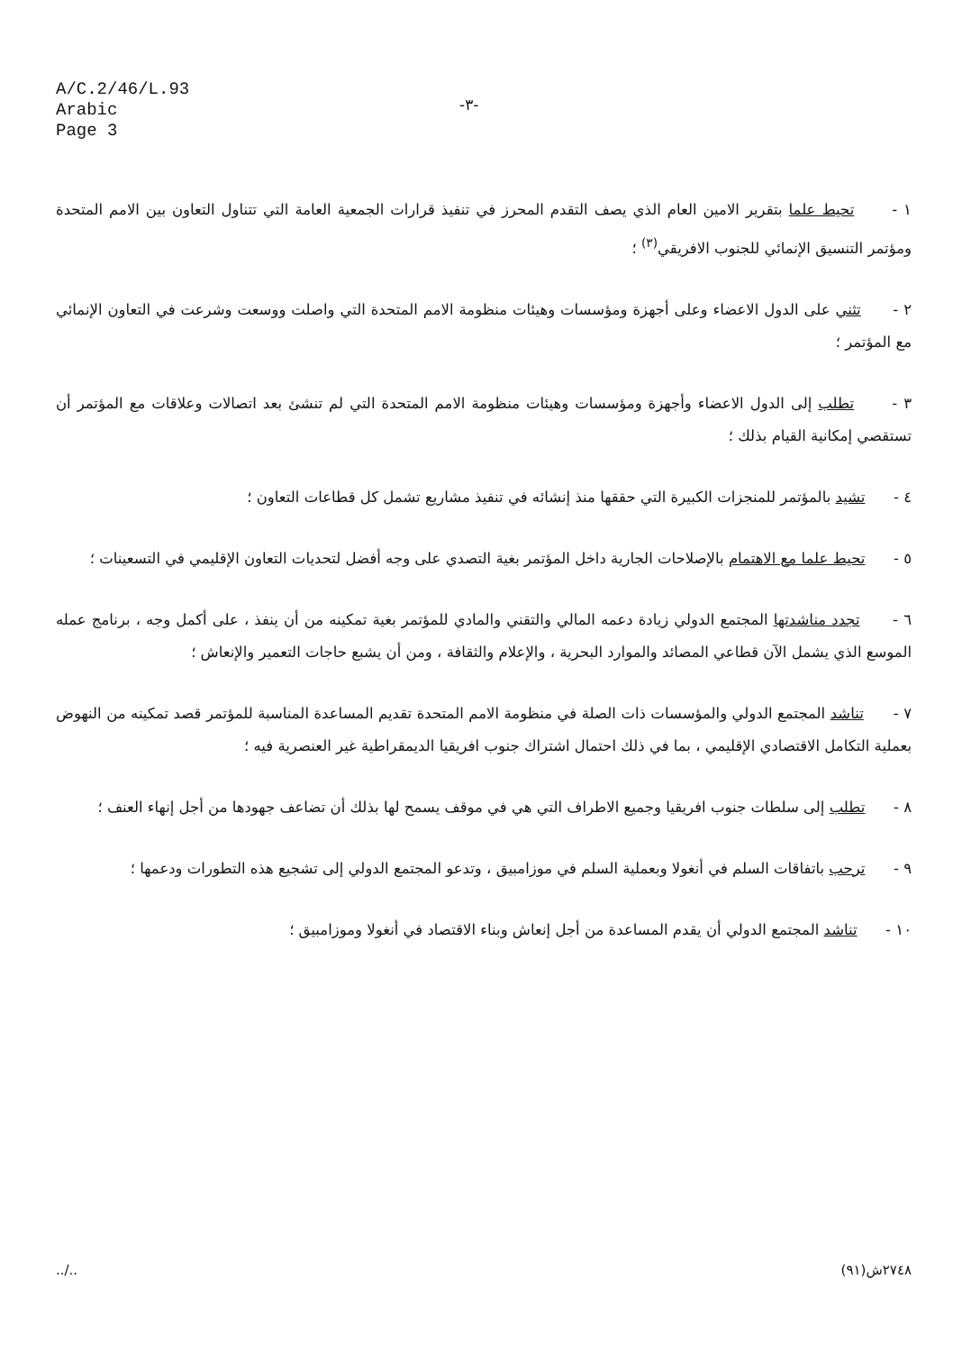A/C.2/46/L.93
Arabic
Page 3
-٣-
١ - تحيط علما بتقرير الامين العام الذي يصف التقدم المحرز في تنفيذ قرارات الجمعية العامة التي تتناول التعاون بين الامم المتحدة ومؤتمر التنسيق الإنمائي للجنوب الافريقي<sup>(٣)</sup> ؛
٢ - تثني على الدول الاعضاء وعلى أجهزة ومؤسسات وهيئات منظومة الامم المتحدة التي واصلت ووسعت وشرعت في التعاون الإنمائي مع المؤتمر ؛
٣ - تطلب إلى الدول الاعضاء وأجهزة ومؤسسات وهيئات منظومة الامم المتحدة التي لم تنشئ بعد اتصالات وعلاقات مع المؤتمر أن تستقصي إمكانية القيام بذلك ؛
٤ - تشيد بالمؤتمر للمنجزات الكبيرة التي حققها منذ إنشائه في تنفيذ مشاريع تشمل كل قطاعات التعاون ؛
٥ - تحيط علما مع الاهتمام بالإصلاحات الجارية داخل المؤتمر بغية التصدي على وجه أفضل لتحديات التعاون الإقليمي في التسعينات ؛
٦ - تجدد مناشدتها المجتمع الدولي زيادة دعمه المالي والتقني والمادي للمؤتمر بغية تمكينه من أن ينفذ ، على أكمل وجه ، برنامج عمله الموسع الذي يشمل الآن قطاعي المصائد والموارد البحرية ، والإعلام والثقافة ، ومن أن يشبع حاجات التعمير والإنعاش ؛
٧ - تناشد المجتمع الدولي والمؤسسات ذات الصلة في منظومة الامم المتحدة تقديم المساعدة المناسبة للمؤتمر قصد تمكينه من النهوض بعملية التكامل الاقتصادي الإقليمي ، بما في ذلك احتمال اشتراك جنوب افريقيا الديمقراطية غير العنصرية فيه ؛
٨ - تطلب إلى سلطات جنوب افريقيا وجميع الاطراف التي هي في موقف يسمح لها بذلك أن تضاعف جهودها من أجل إنهاء العنف ؛
٩ - ترحب باتفاقات السلم في أنغولا وبعملية السلم في موزامبيق ، وتدعو المجتمع الدولي إلى تشجيع هذه التطورات ودعمها ؛
١٠ - تناشد المجتمع الدولي أن يقدم المساعدة من أجل إنعاش وبناء الاقتصاد في أنغولا وموزامبيق ؛
../.. ٢٧٤٨ش(٩١)